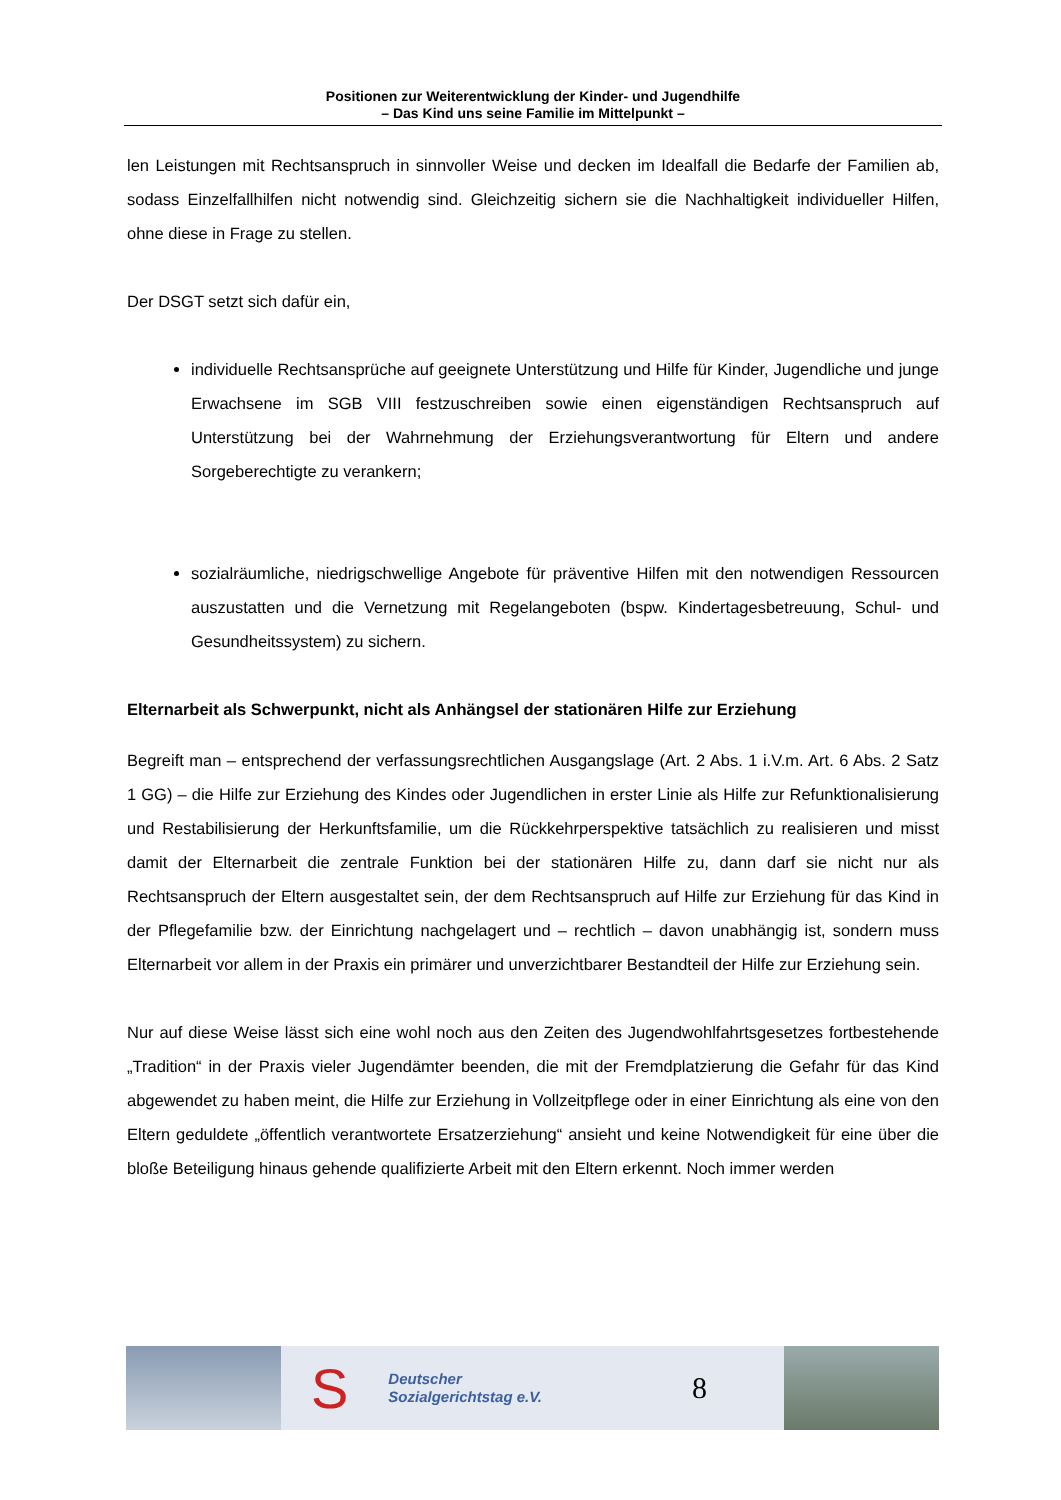Positionen zur Weiterentwicklung der Kinder- und Jugendhilfe
– Das Kind uns seine Familie im Mittelpunkt –
len Leistungen mit Rechtsanspruch in sinnvoller Weise und decken im Idealfall die Bedarfe der Familien ab, sodass Einzelfallhilfen nicht notwendig sind. Gleichzeitig sichern sie die Nachhaltigkeit individueller Hilfen, ohne diese in Frage zu stellen.
Der DSGT setzt sich dafür ein,
individuelle Rechtsansprüche auf geeignete Unterstützung und Hilfe für Kinder, Jugendliche und junge Erwachsene im SGB VIII festzuschreiben sowie einen eigenständigen Rechtsanspruch auf Unterstützung bei der Wahrnehmung der Erziehungsverantwortung für Eltern und andere Sorgeberechtigte zu verankern;
sozialräumliche, niedrigschwellige Angebote für präventive Hilfen mit den notwendigen Ressourcen auszustatten und die Vernetzung mit Regelangeboten (bspw. Kindertagesbetreuung, Schul- und Gesundheitssystem) zu sichern.
Elternarbeit als Schwerpunkt, nicht als Anhängsel der stationären Hilfe zur Erziehung
Begreift man – entsprechend der verfassungsrechtlichen Ausgangslage (Art. 2 Abs. 1 i.V.m. Art. 6 Abs. 2 Satz 1 GG) – die Hilfe zur Erziehung des Kindes oder Jugendlichen in erster Linie als Hilfe zur Refunktionalisierung und Restabilisierung der Herkunftsfamilie, um die Rückkehrperspektive tatsächlich zu realisieren und misst damit der Elternarbeit die zentrale Funktion bei der stationären Hilfe zu, dann darf sie nicht nur als Rechtsanspruch der Eltern ausgestaltet sein, der dem Rechtsanspruch auf Hilfe zur Erziehung für das Kind in der Pflegefamilie bzw. der Einrichtung nachgelagert und – rechtlich – davon unabhängig ist, sondern muss Elternarbeit vor allem in der Praxis ein primärer und unverzichtbarer Bestandteil der Hilfe zur Erziehung sein.
Nur auf diese Weise lässt sich eine wohl noch aus den Zeiten des Jugendwohlfahrtsgesetzes fortbestehende „Tradition“ in der Praxis vieler Jugendämter beenden, die mit der Fremdplatzierung die Gefahr für das Kind abgewendet zu haben meint, die Hilfe zur Erziehung in Vollzeitpflege oder in einer Einrichtung als eine von den Eltern geduldete „öffentlich verantwortete Ersatzerziehung“ ansieht und keine Notwendigkeit für eine über die bloße Beteiligung hinaus gehende qualifizierte Arbeit mit den Eltern erkennt. Noch immer werden
S
Deutscher
Sozialgerichtstag e.V.
8